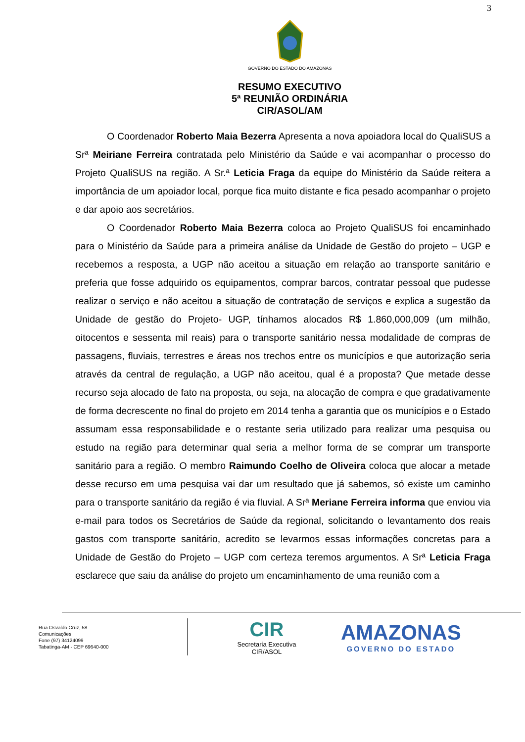3
GOVERNO DO ESTADO DO AMAZONAS
RESUMO EXECUTIVO
5ª REUNIÃO ORDINÁRIA
CIR/ASOL/AM
O Coordenador Roberto Maia Bezerra Apresenta a nova apoiadora local do QualiSUS a Srª Meiriane Ferreira contratada pelo Ministério da Saúde e vai acompanhar o processo do Projeto QualiSUS na região. A Sr.ª Leticia Fraga da equipe do Ministério da Saúde reitera a importância de um apoiador local, porque fica muito distante e fica pesado acompanhar o projeto e dar apoio aos secretários.
O Coordenador Roberto Maia Bezerra coloca ao Projeto QualiSUS foi encaminhado para o Ministério da Saúde para a primeira análise da Unidade de Gestão do projeto – UGP e recebemos a resposta, a UGP não aceitou a situação em relação ao transporte sanitário e preferia que fosse adquirido os equipamentos, comprar barcos, contratar pessoal que pudesse realizar o serviço e não aceitou a situação de contratação de serviços e explica a sugestão da Unidade de gestão do Projeto- UGP, tínhamos alocados R$ 1.860,000,009 (um milhão, oitocentos e sessenta mil reais) para o transporte sanitário nessa modalidade de compras de passagens, fluviais, terrestres e áreas nos trechos entre os municípios e que autorização seria através da central de regulação, a UGP não aceitou, qual é a proposta? Que metade desse recurso seja alocado de fato na proposta, ou seja, na alocação de compra e que gradativamente de forma decrescente no final do projeto em 2014 tenha a garantia que os municípios e o Estado assumam essa responsabilidade e o restante seria utilizado para realizar uma pesquisa ou estudo na região para determinar qual seria a melhor forma de se comprar um transporte sanitário para a região. O membro Raimundo Coelho de Oliveira coloca que alocar a metade desse recurso em uma pesquisa vai dar um resultado que já sabemos, só existe um caminho para o transporte sanitário da região é via fluvial. A Srª Meriane Ferreira informa que enviou via e-mail para todos os Secretários de Saúde da regional, solicitando o levantamento dos reais gastos com transporte sanitário, acredito se levarmos essas informações concretas para a Unidade de Gestão do Projeto – UGP com certeza teremos argumentos. A Srª Leticia Fraga esclarece que saiu da análise do projeto um encaminhamento de uma reunião com a
Rua Osvaldo Cruz, 58
Comunicações
Fone (97) 34124099
Tabatinga-AM - CEP 69640-000
CIR
Secretaria Executiva
CIR/ASOL
AMAZONAS
GOVERNO DO ESTADO